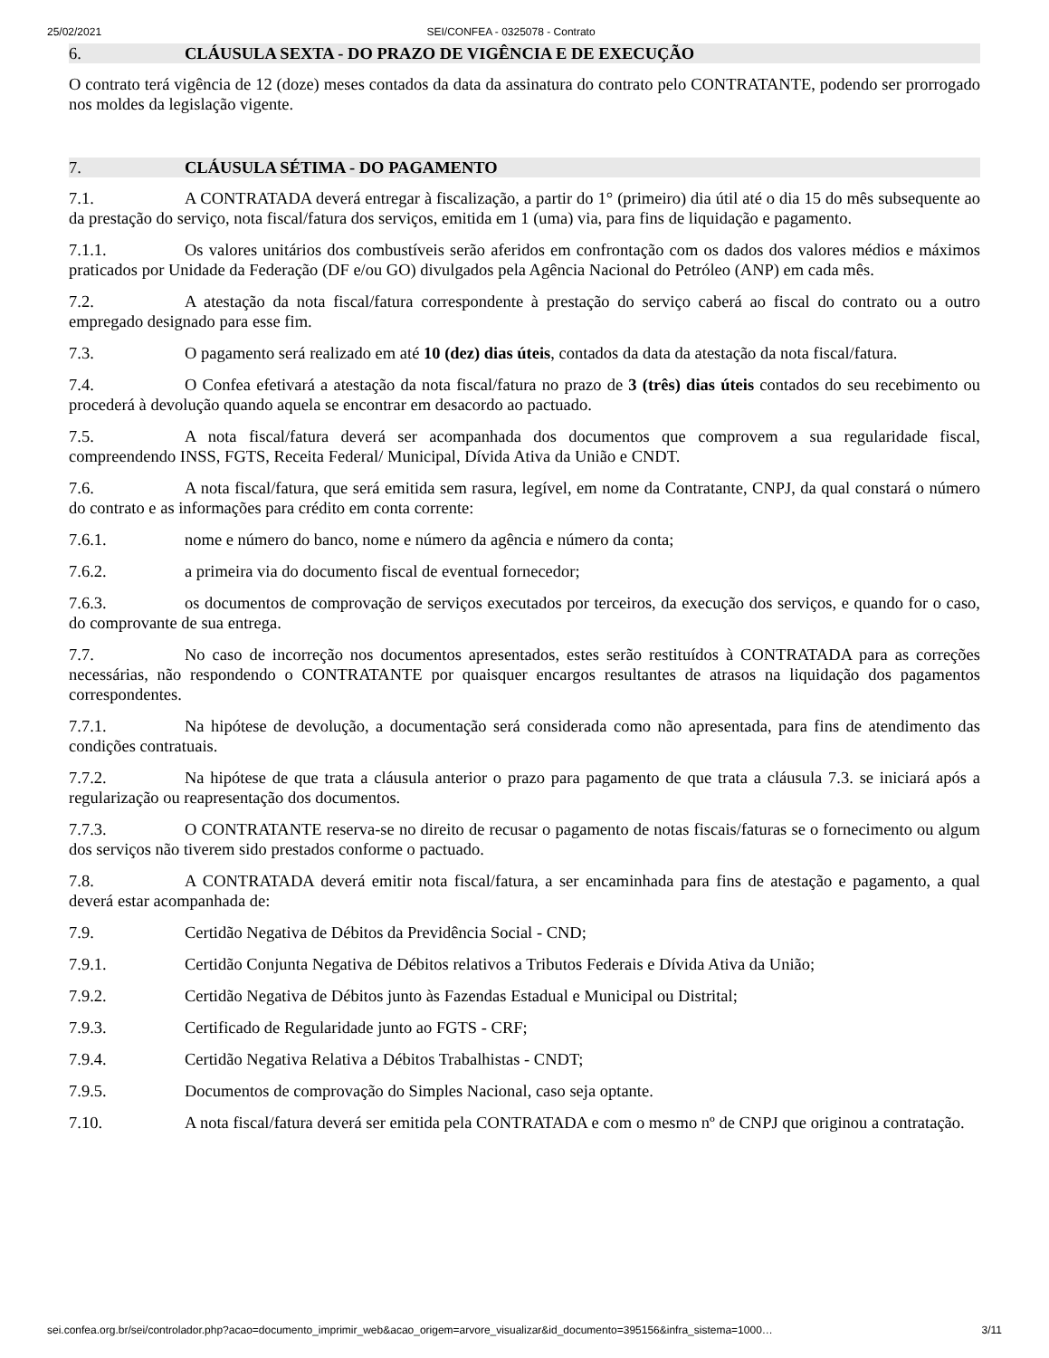25/02/2021 SEI/CONFEA - 0325078 - Contrato
6. CLÁUSULA SEXTA - DO PRAZO DE VIGÊNCIA E DE EXECUÇÃO
O contrato terá vigência de 12 (doze) meses contados da data da assinatura do contrato pelo CONTRATANTE, podendo ser prorrogado nos moldes da legislação vigente.
7. CLÁUSULA SÉTIMA - DO PAGAMENTO
7.1. A CONTRATADA deverá entregar à fiscalização, a partir do 1° (primeiro) dia útil até o dia 15 do mês subsequente ao da prestação do serviço, nota fiscal/fatura dos serviços, emitida em 1 (uma) via, para fins de liquidação e pagamento.
7.1.1. Os valores unitários dos combustíveis serão aferidos em confrontação com os dados dos valores médios e máximos praticados por Unidade da Federação (DF e/ou GO) divulgados pela Agência Nacional do Petróleo (ANP) em cada mês.
7.2. A atestação da nota fiscal/fatura correspondente à prestação do serviço caberá ao fiscal do contrato ou a outro empregado designado para esse fim.
7.3. O pagamento será realizado em até 10 (dez) dias úteis, contados da data da atestação da nota fiscal/fatura.
7.4. O Confea efetivará a atestação da nota fiscal/fatura no prazo de 3 (três) dias úteis contados do seu recebimento ou procederá à devolução quando aquela se encontrar em desacordo ao pactuado.
7.5. A nota fiscal/fatura deverá ser acompanhada dos documentos que comprovem a sua regularidade fiscal, compreendendo INSS, FGTS, Receita Federal/ Municipal, Dívida Ativa da União e CNDT.
7.6. A nota fiscal/fatura, que será emitida sem rasura, legível, em nome da Contratante, CNPJ, da qual constará o número do contrato e as informações para crédito em conta corrente:
7.6.1. nome e número do banco, nome e número da agência e número da conta;
7.6.2. a primeira via do documento fiscal de eventual fornecedor;
7.6.3. os documentos de comprovação de serviços executados por terceiros, da execução dos serviços, e quando for o caso, do comprovante de sua entrega.
7.7. No caso de incorreção nos documentos apresentados, estes serão restituídos à CONTRATADA para as correções necessárias, não respondendo o CONTRATANTE por quaisquer encargos resultantes de atrasos na liquidação dos pagamentos correspondentes.
7.7.1. Na hipótese de devolução, a documentação será considerada como não apresentada, para fins de atendimento das condições contratuais.
7.7.2. Na hipótese de que trata a cláusula anterior o prazo para pagamento de que trata a cláusula 7.3. se iniciará após a regularização ou reapresentação dos documentos.
7.7.3. O CONTRATANTE reserva-se no direito de recusar o pagamento de notas fiscais/faturas se o fornecimento ou algum dos serviços não tiverem sido prestados conforme o pactuado.
7.8. A CONTRATADA deverá emitir nota fiscal/fatura, a ser encaminhada para fins de atestação e pagamento, a qual deverá estar acompanhada de:
7.9. Certidão Negativa de Débitos da Previdência Social - CND;
7.9.1. Certidão Conjunta Negativa de Débitos relativos a Tributos Federais e Dívida Ativa da União;
7.9.2. Certidão Negativa de Débitos junto às Fazendas Estadual e Municipal ou Distrital;
7.9.3. Certificado de Regularidade junto ao FGTS - CRF;
7.9.4. Certidão Negativa Relativa a Débitos Trabalhistas - CNDT;
7.9.5. Documentos de comprovação do Simples Nacional, caso seja optante.
7.10. A nota fiscal/fatura deverá ser emitida pela CONTRATADA e com o mesmo nº de CNPJ que originou a contratação.
sei.confea.org.br/sei/controlador.php?acao=documento_imprimir_web&acao_origem=arvore_visualizar&id_documento=395156&infra_sistema=1000… 3/11